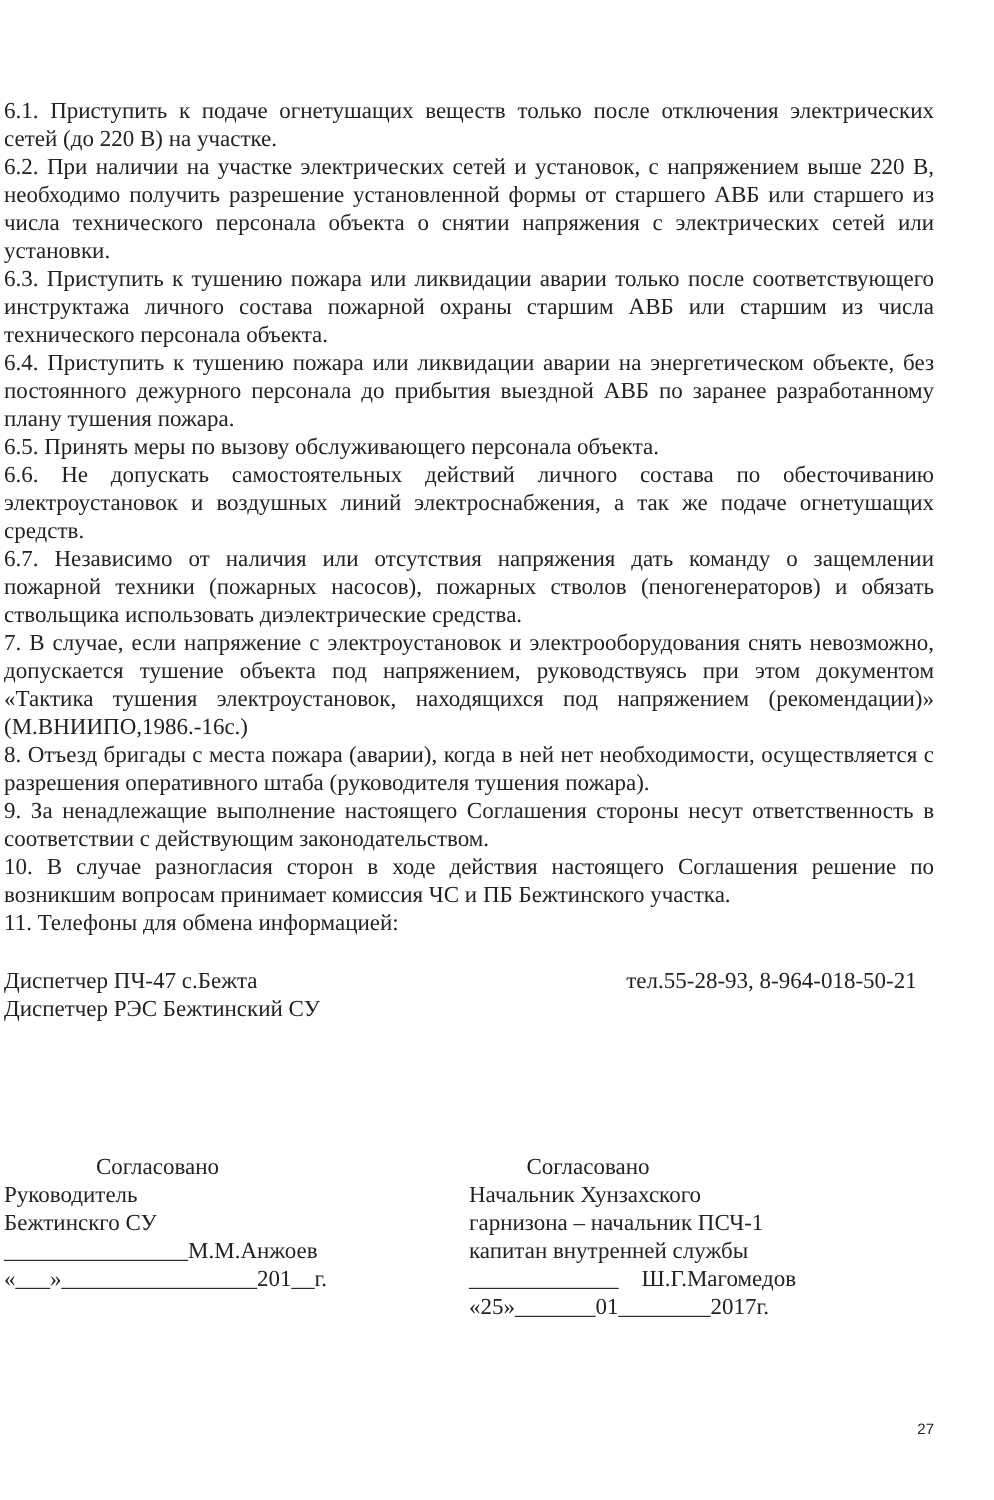6.1. Приступить к подаче огнетушащих веществ только после отключения электрических сетей (до 220 В) на участке.
6.2. При наличии на участке электрических сетей и установок, с напряжением выше 220 В, необходимо получить разрешение установленной формы от старшего АВБ или старшего из числа технического персонала объекта о снятии напряжения с электрических сетей или установки.
6.3. Приступить к тушению пожара или ликвидации аварии только после соответствующего инструктажа личного состава пожарной охраны старшим АВБ или старшим из числа технического персонала объекта.
6.4. Приступить к тушению пожара или ликвидации аварии на энергетическом объекте, без постоянного дежурного персонала до прибытия выездной АВБ по заранее разработанному плану тушения пожара.
6.5. Принять меры по вызову обслуживающего персонала объекта.
6.6. Не допускать самостоятельных действий личного состава по обесточиванию электроустановок и воздушных линий электроснабжения, а так же подаче огнетушащих средств.
6.7. Независимо от наличия или отсутствия напряжения дать команду о защемлении пожарной техники (пожарных насосов), пожарных стволов (пеногенераторов) и обязать ствольщика использовать диэлектрические средства.
7. В случае, если напряжение с электроустановок и электрооборудования снять невозможно, допускается тушение объекта под напряжением, руководствуясь при этом документом «Тактика тушения электроустановок, находящихся под напряжением (рекомендации)» (М.ВНИИПО,1986.-16с.)
8. Отъезд бригады с места пожара (аварии), когда в ней нет необходимости, осуществляется с разрешения оперативного штаба (руководителя тушения пожара).
9. За ненадлежащие выполнение настоящего Соглашения стороны несут ответственность в соответствии с действующим законодательством.
10. В случае разногласия сторон в ходе действия настоящего Соглашения решение по возникшим вопросам принимает комиссия ЧС и ПБ Бежтинского участка.
11. Телефоны для обмена информацией:
Диспетчер ПЧ-47 с.Бежта тел.55-28-93, 8-964-018-50-21
Диспетчер РЭС Бежтинский СУ
Согласовано
Руководитель
Бежтинскго СУ
________________М.М.Анжоев
«___»_________________201__г.
Согласовано
Начальник Хунзахского
гарнизона – начальник ПСЧ-1
капитан внутренней службы
_____________ Ш.Г.Магомедов
«25»_______01________2017г.
27